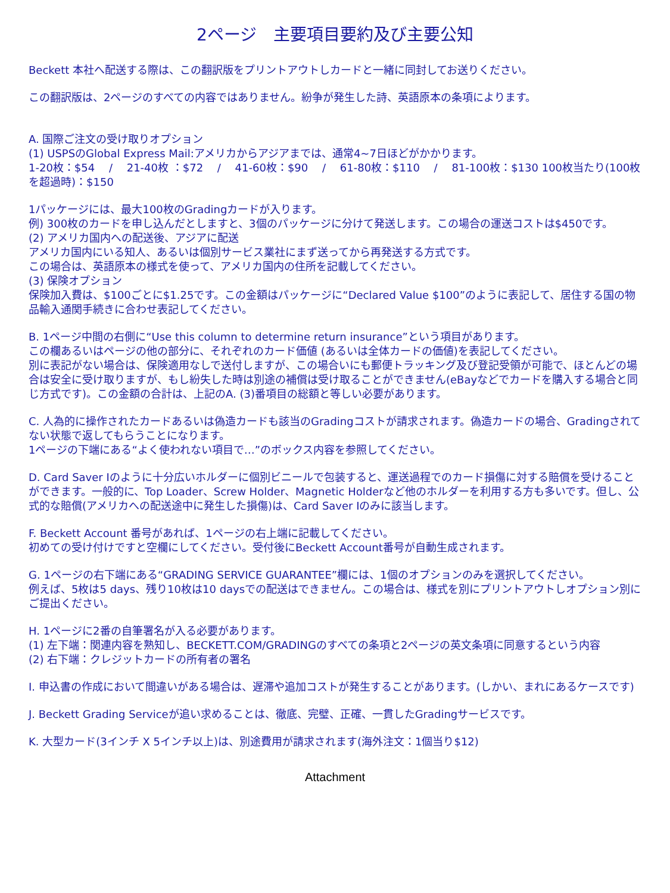2ページ　主要項目要約及び主要公知
Beckett 本社へ配送する際は、この翻訳版をプリントアウトしカードと一緒に同封してお送りください。
この翻訳版は、2ページのすべての内容ではありません。紛争が発生した詩、英語原本の条項によります。
A. 国際ご注文の受け取りオプション
(1) USPSのGlobal Express Mail:アメリカからアジアまでは、通常4~7日ほどがかかります。
1-20枚：$54　 /　 21-40枚 ：$72　 /　 41-60枚：$90　 /　 61-80枚：$110　 /　 81-100枚：$130 100枚当たり(100枚を超過時)：$150
1パッケージには、最大100枚のGradingカードが入ります。
例) 300枚のカードを申し込んだとしますと、3個のパッケージに分けて発送します。この場合の運送コストは$450です。
(2) アメリカ国内への配送後、アジアに配送
アメリカ国内にいる知人、あるいは個別サービス業社にまず送ってから再発送する方式です。
この場合は、英語原本の様式を使って、アメリカ国内の住所を記載してください。
(3) 保険オプション
保険加入費は、$100ごとに$1.25です。この金額はパッケージに“Declared Value $100”のように表記して、居住する国の物品輸入通関手続きに合わせ表記してください。
B. 1ページ中間の右側に“Use this column to determine return insurance”という項目があります。
この欄あるいはページの他の部分に、それぞれのカード価値 (あるいは全体カードの価値)を表記してください。
別に表記がない場合は、保険適用なしで送付しますが、この場合いにも郵便トラッキング及び登記受領が可能で、ほとんどの場合は安全に受け取りますが、もし紛失した時は別途の補償は受け取ることができません(eBayなどでカードを購入する場合と同じ方式です)。この金額の合計は、上記のA. (3)番項目の総額と等しい必要があります。
C. 人為的に操作されたカードあるいは偽造カードも該当のGradingコストが請求されます。偽造カードの場合、Gradingされてない状態で返してもらうことになります。
1ページの下端にある“よく使われない項目で…”のボックス内容を参照してください。
D. Card Saver Iのように十分広いホルダーに個別ビニールで包装すると、運送過程でのカード損傷に対する賠償を受けることができます。一般的に、Top Loader、Screw Holder、Magnetic Holderなど他のホルダーを利用する方も多いです。但し、公式的な賠償(アメリカへの配送途中に発生した損傷)は、Card Saver Iのみに該当します。
F. Beckett Account 番号があれば、1ページの右上端に記載してください。
初めての受け付けですと空欄にしてください。受付後にBeckett Account番号が自動生成されます。
G. 1ページの右下端にある“GRADING SERVICE GUARANTEE”欄には、1個のオプションのみを選択してください。
例えば、5枚は5 days、残り10枚は10 daysでの配送はできません。この場合は、様式を別にプリントアウトしオプション別にご提出ください。
H. 1ページに2番の自筆署名が入る必要があります。
(1) 左下端：関連内容を熟知し、BECKETT.COM/GRADINGのすべての条項と2ページの英文条項に同意するという内容
(2) 右下端：クレジットカードの所有者の署名
I. 申込書の作成において間違いがある場合は、遅滞や追加コストが発生することがあります。(しかい、まれにあるケースです)
J. Beckett Grading Serviceが追い求めることは、徹底、完璧、正確、一貫したGradingサービスです。
K. 大型カード(3インチ X 5インチ以上)は、別途費用が請求されます(海外注文：1個当り$12)
Attachment